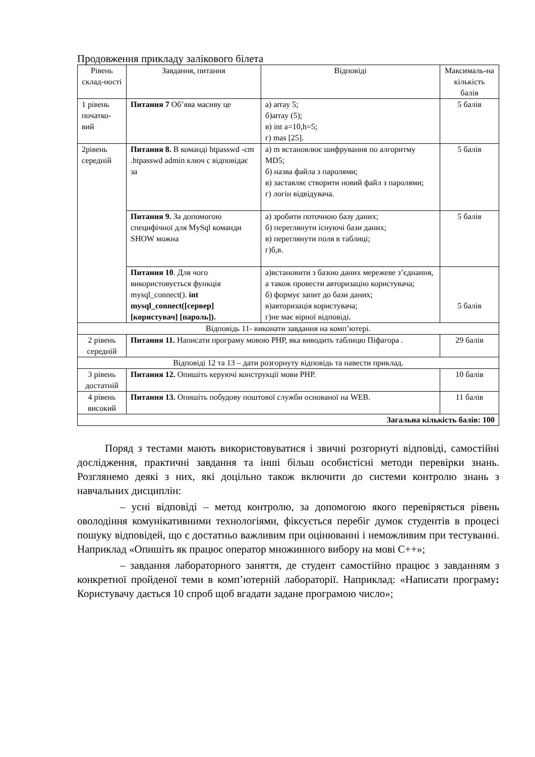Продовження прикладу залікового білета
| Рівень склад-ності | Завдання, питання | Відповіді | Максималь-на кількість балів |
| --- | --- | --- | --- |
| 1 рівень початко-вий | Питання 7 Об’ява масиву це | а) array 5; б)array (5); в) int a=10,h=5; г) mas [25]. | 5 балів |
| 2рівень середній | Питання 8. В команді htpasswd -cm .htpasswd admin ключ с відповідає за | а) m встановлює шифрування по алгоритму MD5; б) назва файла з паролями; в) заставляє створити новий файл з паролями; г) логін відвідувача. | 5 балів |
| | Питання 9. За допомогою специфічної для MySql команди SHOW можна | а) зробити поточною базу даних; б) переглянути існуючі бази даних; в) переглянути поля в таблиці; г)б,в. | 5 балів |
| | Питання 10 . Для чого використовується функція mysql_connect(). int mysql_connect([сервер] [користувач] [пароль]). | а)встановити з базою даних мережеве з’єднання, а також провести авторизацію користувача; б) формує запит до бази даних; в)авторизація користувача; г)не має вірної відповіді. | 5 балів |
| Відповідь 11- виконати завдання на комп’ютері. | | | |
| 2 рівень середній | Питання 11. Написати програму мовою PHP, яка виводить таблицю Піфагора . | | 29 балів |
| Відповіді 12 та 13 – дати розгорнуту відповідь та навести приклад. | | | |
| 3 рівень достатній | Питання 12. Опишіть керуючі конструкції мови PHP. | | 10 балів |
| 4 рівень високий | Питання 13. Опишіть побудову поштової служби основаної на WEB. | | 11 балів |
| Загальна кількість балів: 100 | | | |
Поряд з тестами мають використовуватися і звичні розгорнуті відповіді, самостійні дослідження, практичні завдання та інші більш особистісні методи перевірки знань. Розглянемо деякі з них, які доцільно також включити до системи контролю знань з навчальних дисциплін:
– усні відповіді – метод контролю, за допомогою якого перевіряється рівень оволодіння комунікативними технологіями, фіксується перебіг думок студентів в процесі пошуку відповідей, що є достатньо важливим при оцінюванні і неможливим при тестуванні. Наприклад «Опишіть як працює оператор множинного вибору на мові С++»;
– завдання лабораторного заняття, де студент самостійно працює з завданням з конкретної пройденої теми в комп’ютерній лабораторії. Наприклад: «Написати програму: Користувачу дається 10 спроб щоб вгадати задане програмою число»;